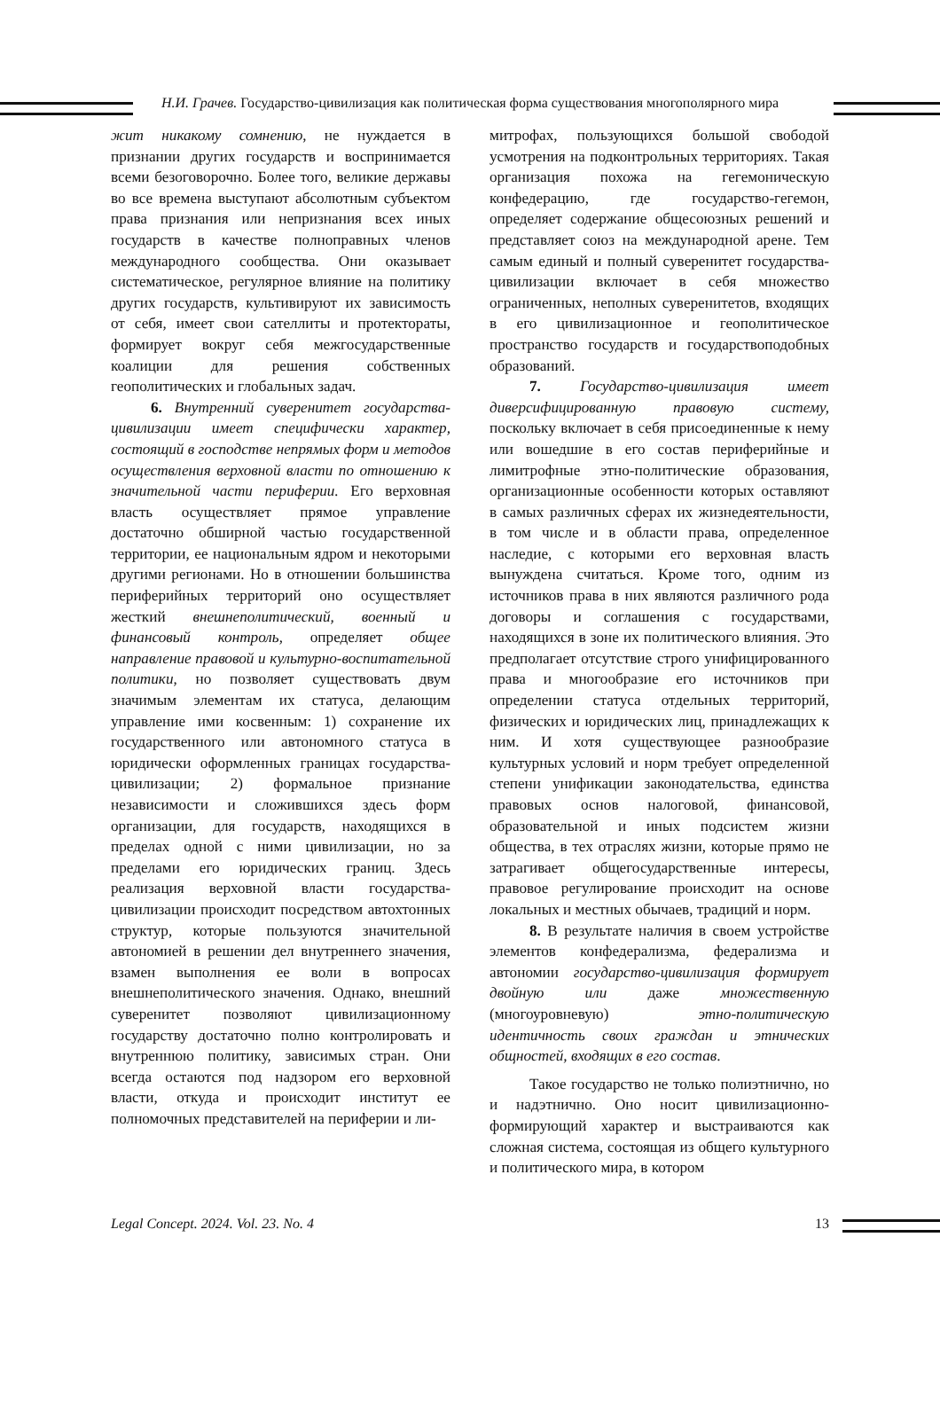Н.И. Грачев. Государство-цивилизация как политическая форма существования многополярного мира
жит никакому сомнению, не нуждается в признании других государств и воспринимается всеми безоговорочно. Более того, великие державы во все времена выступают абсолютным субъектом права признания или непризнания всех иных государств в качестве полноправных членов международного сообщества. Они оказывает систематическое, регулярное влияние на политику других государств, культивируют их зависимость от себя, имеет свои сателлиты и протектораты, формирует вокруг себя межгосударственные коалиции для решения собственных геополитических и глобальных задач.
6. Внутренний суверенитет государства-цивилизации имеет специфически характер, состоящий в господстве непрямых форм и методов осуществления верховной власти по отношению к значительной части периферии. Его верховная власть осуществляет прямое управление достаточно обширной частью государственной территории, ее национальным ядром и некоторыми другими регионами. Но в отношении большинства периферийных территорий оно осуществляет жесткий внешнеполитический, военный и финансовый контроль, определяет общее направление правовой и культурно-воспитательной политики, но позволяет существовать двум значимым элементам их статуса, делающим управление ими косвенным: 1) сохранение их государственного или автономного статуса в юридически оформленных границах государства-цивилизации; 2) формальное признание независимости и сложившихся здесь форм организации, для государств, находящихся в пределах одной с ними цивилизации, но за пределами его юридических границ. Здесь реализация верховной власти государства-цивилизации происходит посредством автохтонных структур, которые пользуются значительной автономией в решении дел внутреннего значения, взамен выполнения ее воли в вопросах внешнеполитического значения. Однако, внешний суверенитет позволяют цивилизационному государству достаточно полно контролировать и внутреннюю политику, зависимых стран. Они всегда остаются под надзором его верховной власти, откуда и происходит институт ее полномочных представителей на периферии и ли-
митрофах, пользующихся большой свободой усмотрения на подконтрольных территориях. Такая организация похожа на гегемоническую конфедерацию, где государство-гегемон, определяет содержание общесоюзных решений и представляет союз на международной арене. Тем самым единый и полный суверенитет государства-цивилизации включает в себя множество ограниченных, неполных суверенитетов, входящих в его цивилизационное и геополитическое пространство государств и государствоподобных образований.
7. Государство-цивилизация имеет диверсифицированную правовую систему, поскольку включает в себя присоединенные к нему или вошедшие в его состав периферийные и лимитрофные этно-политические образования, организационные особенности которых оставляют в самых различных сферах их жизнедеятельности, в том числе и в области права, определенное наследие, с которыми его верховная власть вынуждена считаться. Кроме того, одним из источников права в них являются различного рода договоры и соглашения с государствами, находящихся в зоне их политического влияния. Это предполагает отсутствие строго унифицированного права и многообразие его источников при определении статуса отдельных территорий, физических и юридических лиц, принадлежащих к ним. И хотя существующее разнообразие культурных условий и норм требует определенной степени унификации законодательства, единства правовых основ налоговой, финансовой, образовательной и иных подсистем жизни общества, в тех отраслях жизни, которые прямо не затрагивает общегосударственные интересы, правовое регулирование происходит на основе локальных и местных обычаев, традиций и норм.
8. В результате наличия в своем устройстве элементов конфедерализма, федерализма и автономии государство-цивилизация формирует двойную или даже множественную (многоуровневую) этно-политическую идентичность своих граждан и этнических общностей, входящих в его состав.
Такое государство не только полиэтнично, но и надэтнично. Оно носит цивилизационно-формирующий характер и выстраиваются как сложная система, состоящая из общего культурного и политического мира, в котором
Legal Concept. 2024. Vol. 23. No. 4 13